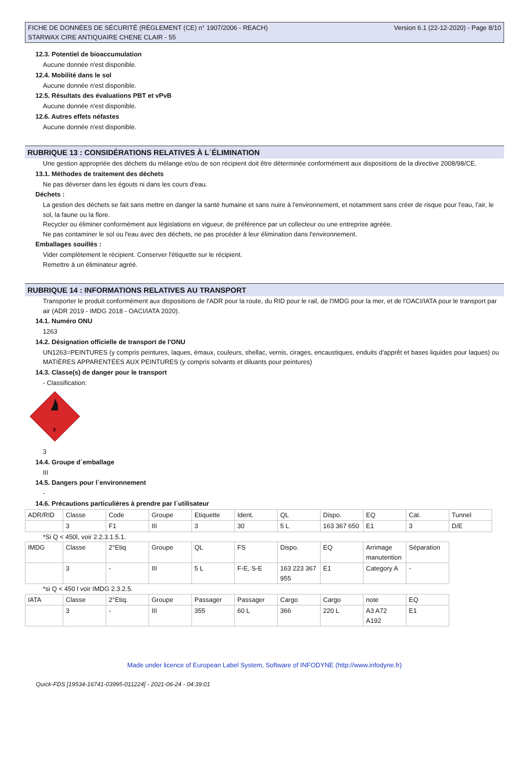FICHE DE DONNÉES DE SÉCURITÉ (RÈGLEMENT (CE) n° 1907/2006 - REACH)
STARWAX CIRE ANTIQUAIRE CHENE CLAIR - 55
Version 6.1 (22-12-2020) - Page 8/10
12.3. Potentiel de bioaccumulation
Aucune donnée n'est disponible.
12.4. Mobilité dans le sol
Aucune donnée n'est disponible.
12.5. Résultats des évaluations PBT et vPvB
Aucune donnée n'est disponible.
12.6. Autres effets néfastes
Aucune donnée n'est disponible.
RUBRIQUE 13 : CONSIDÉRATIONS RELATIVES À L´ÉLIMINATION
Une gestion appropriée des déchets du mélange et/ou de son récipient doit être déterminée conformément aux dispositions de la directive 2008/98/CE.
13.1. Méthodes de traitement des déchets
Ne pas déverser dans les égouts ni dans les cours d'eau.
Déchets :
La gestion des déchets se fait sans mettre en danger la santé humaine et sans nuire à l'environnement, et notamment sans créer de risque pour l'eau, l'air, le sol, la faune ou la flore.
Recycler ou éliminer conformément aux législations en vigueur, de préférence par un collecteur ou une entreprise agréée.
Ne pas contaminer le sol ou l'eau avec des déchets, ne pas procéder à leur élimination dans l'environnement.
Emballages souillés :
Vider complètement le récipient. Conserver l'étiquette sur le récipient.
Remettre à un éliminateur agréé.
RUBRIQUE 14 : INFORMATIONS RELATIVES AU TRANSPORT
Transporter le produit conformément aux dispositions de l'ADR pour la route, du RID pour le rail, de l'IMDG pour la mer, et de l'OACI/IATA pour le transport par air (ADR 2019 - IMDG 2018 - OACI/IATA 2020).
14.1. Numéro ONU
1263
14.2. Désignation officielle de transport de l'ONU
UN1263=PEINTURES (y compris peintures, laques, émaux, couleurs, shellac, vernis, cirages, encaustiques, enduits d'apprêt et bases liquides pour laques) ou MATIÈRES APPARENTÉES AUX PEINTURES (y compris solvants et diluants pour peintures)
14.3. Classe(s) de danger pour le transport
- Classification:
3
3
14.4. Groupe d´emballage
III
14.5. Dangers pour l´environnement
-
14.6. Précautions particulières à prendre par l´utilisateur
| ADR/RID | Classe | Code | Groupe | Etiquette | Ident. | QL | Dispo. | EQ | Cat. | Tunnel |
| | 3 | F1 | III | 3 | 30 | 5 L | 163 367 650 | E1 | 3 | D/E |
*Si Q < 450l, voir 2.2.3.1.5.1.
| IMDG | Classe | 2°Etiq | Groupe | QL | FS | Dispo. | EQ | Arrimage manutention | Séparation |
| | 3 | - | III | 5 L | F-E, S-E | 163 223 367 955 | E1 | Category A | - |
*si Q < 450 l voir IMDG 2.3.2.5.
| IATA | Classe | 2°Etiq. | Groupe | Passager | Passager | Cargo | Cargo | note | EQ |
| | 3 | - | III | 355 | 60 L | 366 | 220 L | A3 A72 A192 | E1 |
Made under licence of European Label System, Software of INFODYNE (http://www.infodyne.fr)
Quick-FDS [19534-16741-03995-011224] - 2021-06-24 - 04:39:01